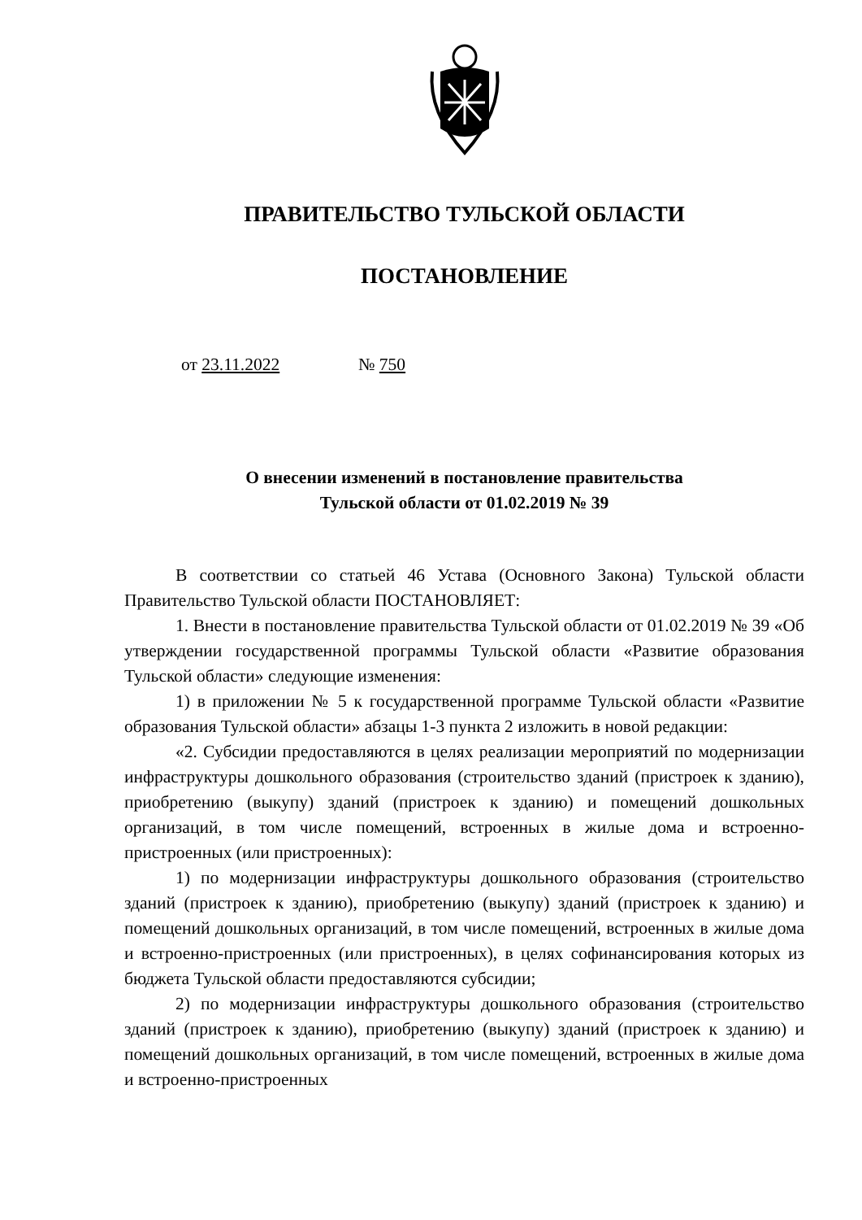ПРАВИТЕЛЬСТВО ТУЛЬСКОЙ ОБЛАСТИ
ПОСТАНОВЛЕНИЕ
от 23.11.2022 № 750
О внесении изменений в постановление правительства
Тульской области от 01.02.2019 № 39
В соответствии со статьей 46 Устава (Основного Закона) Тульской области Правительство Тульской области ПОСТАНОВЛЯЕТ:
1. Внести в постановление правительства Тульской области от 01.02.2019 № 39 «Об утверждении государственной программы Тульской области «Развитие образования Тульской области» следующие изменения:
1) в приложении № 5 к государственной программе Тульской области «Развитие образования Тульской области» абзацы 1-3 пункта 2 изложить в новой редакции:
«2. Субсидии предоставляются в целях реализации мероприятий по модернизации инфраструктуры дошкольного образования (строительство зданий (пристроек к зданию), приобретению (выкупу) зданий (пристроек к зданию) и помещений дошкольных организаций, в том числе помещений, встроенных в жилые дома и встроенно-пристроенных (или пристроенных):
1) по модернизации инфраструктуры дошкольного образования (строительство зданий (пристроек к зданию), приобретению (выкупу) зданий (пристроек к зданию) и помещений дошкольных организаций, в том числе помещений, встроенных в жилые дома и встроенно-пристроенных (или пристроенных), в целях софинансирования которых из бюджета Тульской области предоставляются субсидии;
2) по модернизации инфраструктуры дошкольного образования (строительство зданий (пристроек к зданию), приобретению (выкупу) зданий (пристроек к зданию) и помещений дошкольных организаций, в том числе помещений, встроенных в жилые дома и встроенно-пристроенных